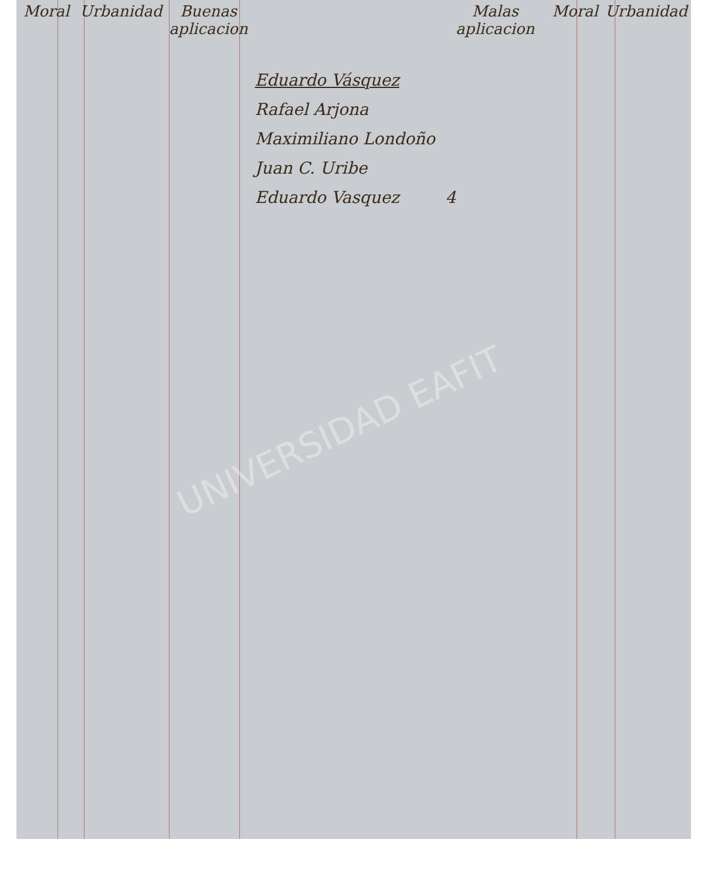UNIVERSIDAD EAFIT
| Moral | Urbanidad | Buenas aplicacion | | Malas aplicacion | Moral | Urbanidad |
| --- | --- | --- | --- | --- | --- | --- |
| | | | Eduardo Vásquez Rafael Arjona Maximiliano Londoño Juan C. Uribe Eduardo Vasquez | 4 | | |